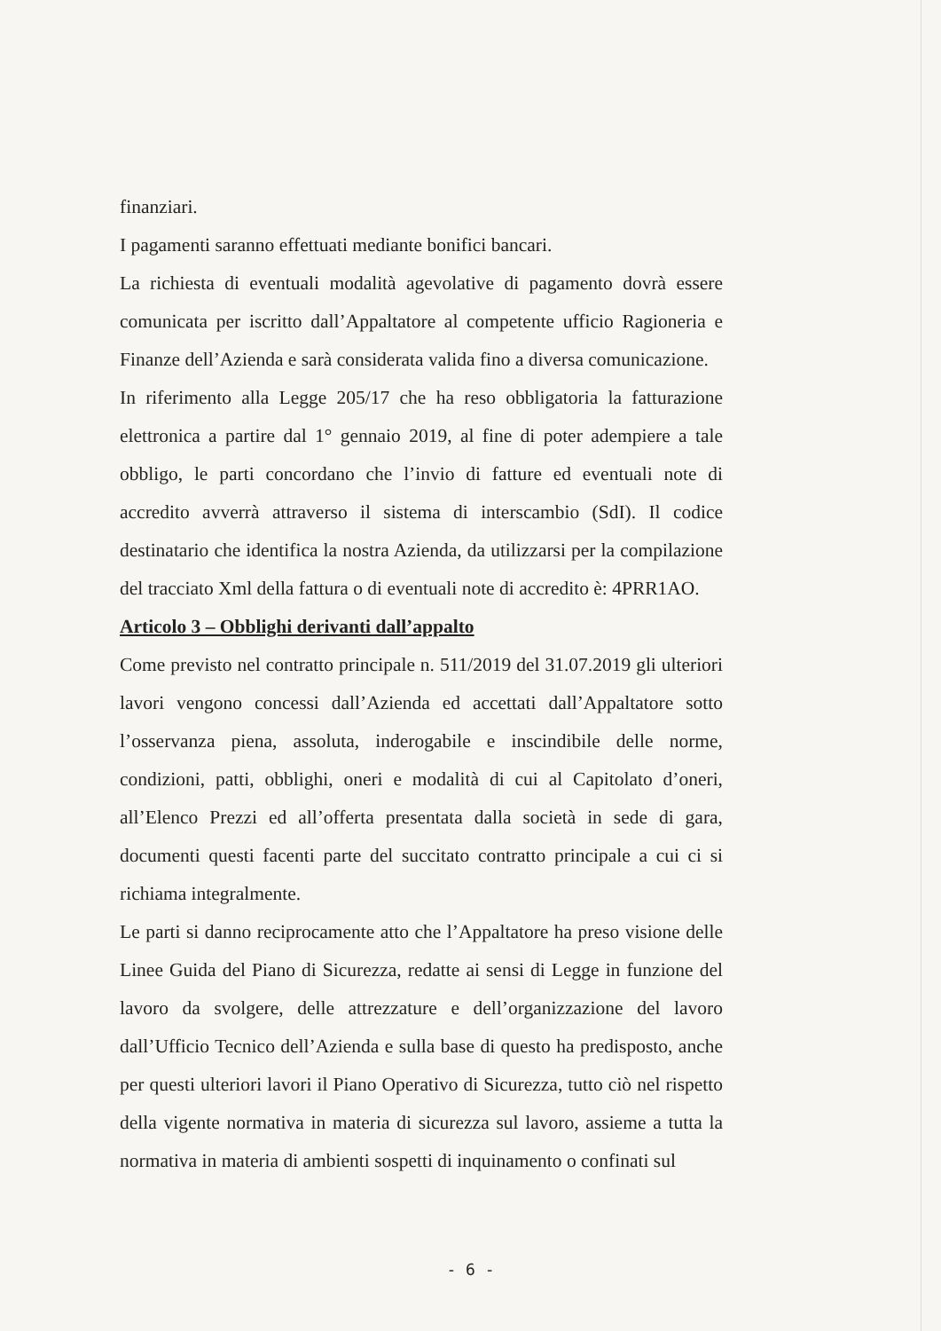finanziari.
I pagamenti saranno effettuati mediante bonifici bancari.
La richiesta di eventuali modalità agevolative di pagamento dovrà essere comunicata per iscritto dall’Appaltatore al competente ufficio Ragioneria e Finanze dell’Azienda e sarà considerata valida fino a diversa comunicazione.
In riferimento alla Legge 205/17 che ha reso obbligatoria la fatturazione elettronica a partire dal 1° gennaio 2019, al fine di poter adempiere a tale obbligo, le parti concordano che l’invio di fatture ed eventuali note di accredito avverrà attraverso il sistema di interscambio (SdI). Il codice destinatario che identifica la nostra Azienda, da utilizzarsi per la compilazione del tracciato Xml della fattura o di eventuali note di accredito è: 4PRR1AO.
Articolo 3 – Obblighi derivanti dall’appalto
Come previsto nel contratto principale n. 511/2019 del 31.07.2019 gli ulteriori lavori vengono concessi dall’Azienda ed accettati dall’Appaltatore sotto l’osservanza piena, assoluta, inderogabile e inscindibile delle norme, condizioni, patti, obblighi, oneri e modalità di cui al Capitolato d’oneri, all’Elenco Prezzi ed all’offerta presentata dalla società in sede di gara, documenti questi facenti parte del succitato contratto principale a cui ci si richiama integralmente.
Le parti si danno reciprocamente atto che l’Appaltatore ha preso visione delle Linee Guida del Piano di Sicurezza, redatte ai sensi di Legge in funzione del lavoro da svolgere, delle attrezzature e dell’organizzazione del lavoro dall’Ufficio Tecnico dell’Azienda e sulla base di questo ha predisposto, anche per questi ulteriori lavori il Piano Operativo di Sicurezza, tutto ciò nel rispetto della vigente normativa in materia di sicurezza sul lavoro, assieme a tutta la normativa in materia di ambienti sospetti di inquinamento o confinati sul
- 6 -